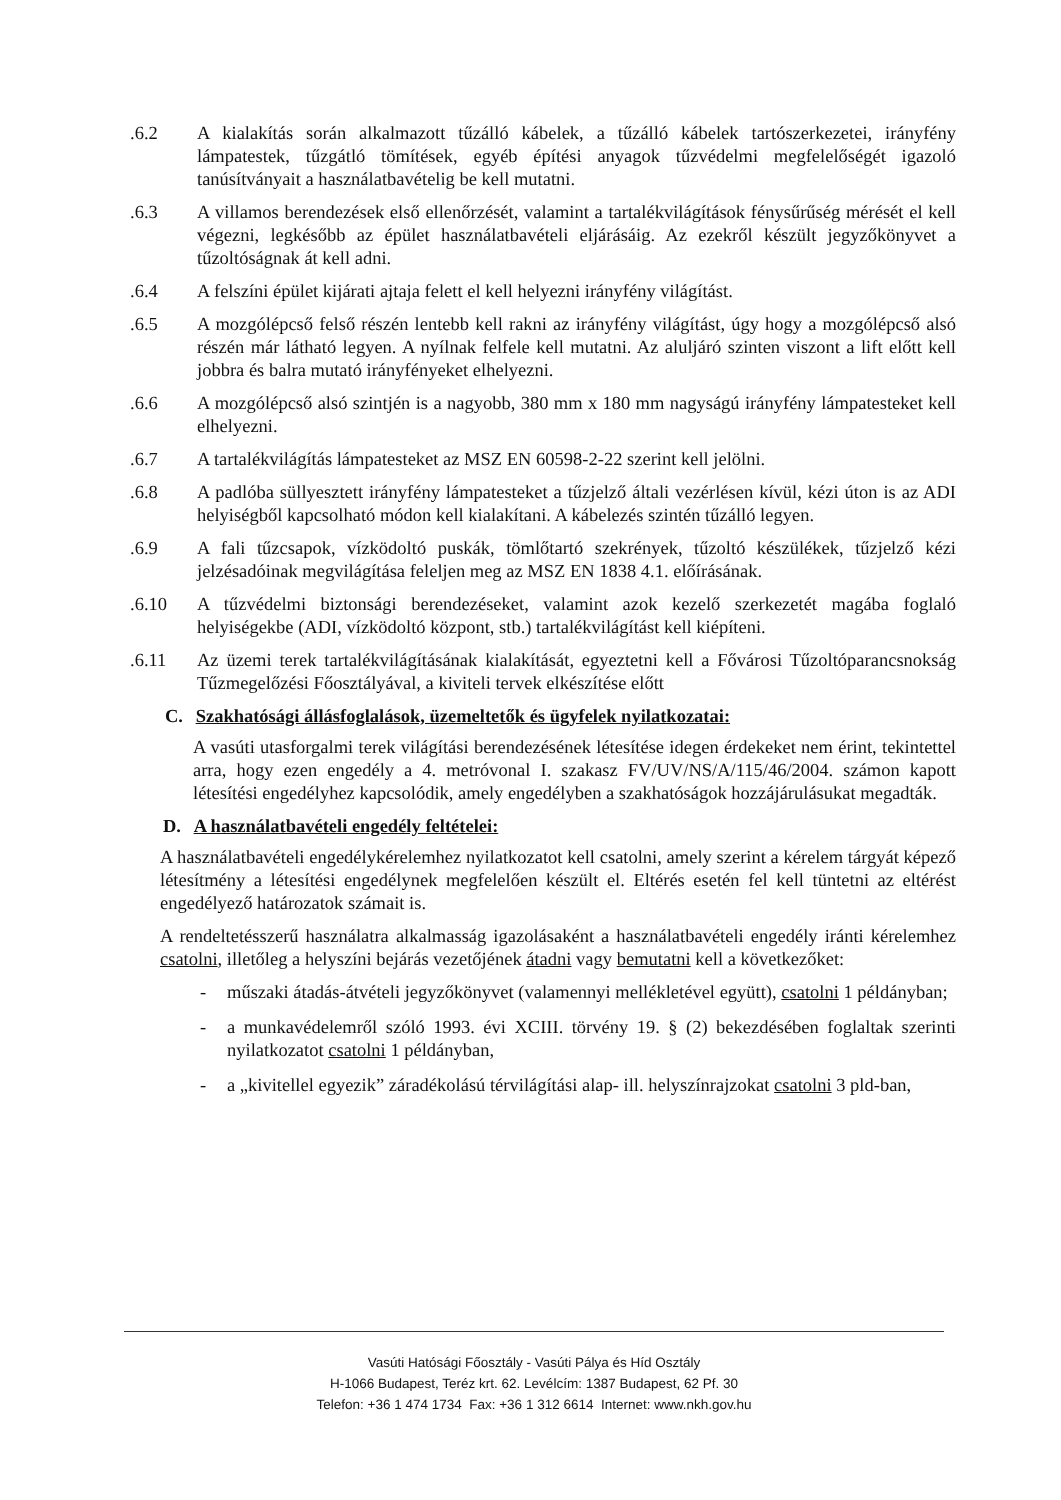.6.2 A kialakítás során alkalmazott tűzálló kábelek, a tűzálló kábelek tartószerkezetei, irányfény lámpatestek, tűzgátló tömítések, egyéb építési anyagok tűzvédelmi megfelelőségét igazoló tanúsítványait a használatbavételig be kell mutatni.
.6.3 A villamos berendezések első ellenőrzését, valamint a tartalékvilágítások fénysűrűség mérését el kell végezni, legkésőbb az épület használatbavételi eljárásáig. Az ezekről készült jegyzőkönyvet a tűzoltóságnak át kell adni.
.6.4 A felszíni épület kijárati ajtaja felett el kell helyezni irányfény világítást.
.6.5 A mozgólépcső felső részén lentebb kell rakni az irányfény világítást, úgy hogy a mozgólépcső alsó részén már látható legyen. A nyílnak felfele kell mutatni. Az aluljáró szinten viszont a lift előtt kell jobbra és balra mutató irányfényeket elhelyezni.
.6.6 A mozgólépcső alsó szintjén is a nagyobb, 380 mm x 180 mm nagyságú irányfény lámpatesteket kell elhelyezni.
.6.7 A tartalékvilágítás lámpatesteket az MSZ EN 60598-2-22 szerint kell jelölni.
.6.8 A padlóba süllyesztett irányfény lámpatesteket a tűzjelző általi vezérlésen kívül, kézi úton is az ADI helyiségből kapcsolható módon kell kialakítani. A kábelezés szintén tűzálló legyen.
.6.9 A fali tűzcsapok, vízködoltó puskák, tömlőtartó szekrények, tűzoltó készülékek, tűzjelző kézi jelzésadóinak megvilágítása feleljen meg az MSZ EN 1838 4.1. előírásának.
.6.10 A tűzvédelmi biztonsági berendezéseket, valamint azok kezelő szerkezetét magába foglaló helyiségekbe (ADI, vízködoltó központ, stb.) tartalékvilágítást kell kiépíteni.
.6.11 Az üzemi terek tartalékvilágításának kialakítását, egyeztetni kell a Fővárosi Tűzoltóparancsnokság Tűzmegelőzési Főosztályával, a kiviteli tervek elkészítése előtt
C. Szakhatósági állásfoglalások, üzemeltetők és ügyfelek nyilatkozatai:
A vasúti utasforgalmi terek világítási berendezésének létesítése idegen érdekeket nem érint, tekintettel arra, hogy ezen engedély a 4. metróvonal I. szakasz FV/UV/NS/A/115/46/2004. számon kapott létesítési engedélyhez kapcsolódik, amely engedélyben a szakhatóságok hozzájárulásukat megadták.
D. A használatbavételi engedély feltételei:
A használatbavételi engedélykérelemhez nyilatkozatot kell csatolni, amely szerint a kérelem tárgyát képező létesítmény a létesítési engedélynek megfelelően készült el. Eltérés esetén fel kell tüntetni az eltérést engedélyező határozatok számait is.
A rendeltetésszerű használatra alkalmasság igazolásaként a használatbavételi engedély iránti kérelemhez csatolni, illetőleg a helyszíni bejárás vezetőjének átadni vagy bemutatni kell a következőket:
- műszaki átadás-átvételi jegyzőkönyvet (valamennyi mellékletével együtt), csatolni 1 példányban;
- a munkavédelemről szóló 1993. évi XCIII. törvény 19. § (2) bekezdésében foglaltak szerinti nyilatkozatot csatolni 1 példányban,
- a „kivitellel egyezik” záradékolású térvilágítási alap- ill. helyszínrajzokat csatolni 3 pld-ban,
Vasúti Hatósági Főosztály - Vasúti Pálya és Híd Osztály
H-1066 Budapest, Teréz krt. 62. Levélcím: 1387 Budapest, 62 Pf. 30
Telefon: +36 1 474 1734 Fax: +36 1 312 6614 Internet: www.nkh.gov.hu